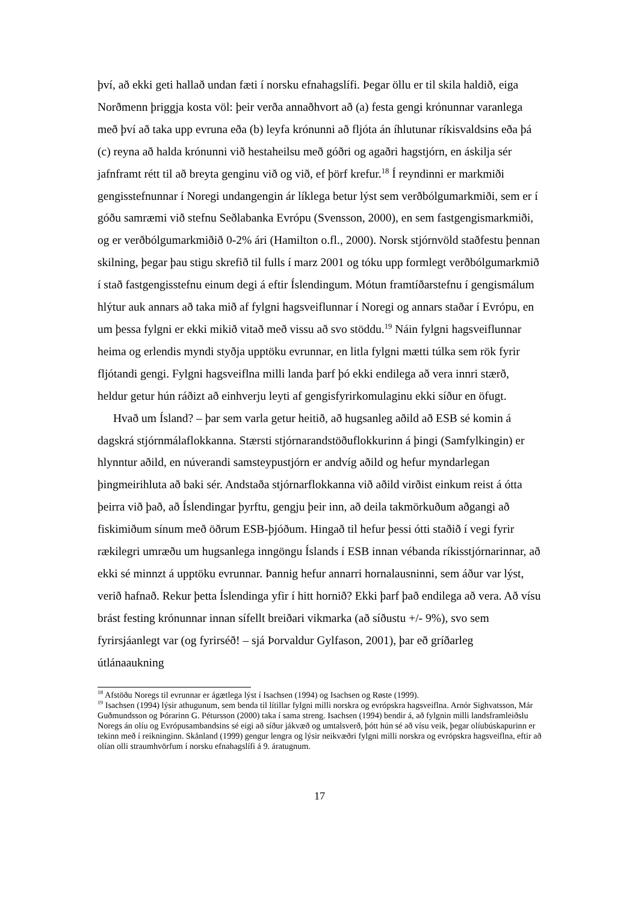því, að ekki geti hallað undan fæti í norsku efnahagslífi. Þegar öllu er til skila haldið, eiga Norðmenn þriggja kosta völ: þeir verða annaðhvort að (a) festa gengi krónunnar varanlega með því að taka upp evruna eða (b) leyfa krónunni að fljóta án íhlutunar ríkisvaldsins eða þá (c) reyna að halda krónunni við hestaheilsu með góðri og agaðri hagstjórn, en áskilja sér jafnframt rétt til að breyta genginu við og við, ef þörf krefur.<sup>18</sup> Í reyndinni er markmiði gengisstefnunnar í Noregi undangengin ár líklega betur lýst sem verðbólgumarkmiði, sem er í góðu samræmi við stefnu Seðlabanka Evrópu (Svensson, 2000), en sem fastgengismarkmiði, og er verðbólgumarkmiðið 0-2% ári (Hamilton o.fl., 2000). Norsk stjórnvöld staðfestu þennan skilning, þegar þau stigu skrefið til fulls í marz 2001 og tóku upp formlegt verðbólgumarkmið í stað fastgengisstefnu einum degi á eftir Íslendingum. Mótun framtíðarstefnu í gengismálum hlýtur auk annars að taka mið af fylgni hagsveiflunnar í Noregi og annars staðar í Evrópu, en um þessa fylgni er ekki mikið vitað með vissu að svo stöddu.<sup>19</sup> Náin fylgni hagsveiflunnar heima og erlendis myndi styðja upptöku evrunnar, en litla fylgni mætti túlka sem rök fyrir fljótandi gengi. Fylgni hagsveiflna milli landa þarf þó ekki endilega að vera innri stærð, heldur getur hún ráðizt að einhverju leyti af gengisfyrirkomulaginu ekki síður en öfugt.
Hvað um Ísland? – þar sem varla getur heitið, að hugsanleg aðild að ESB sé komin á dagskrá stjórnmálaflokkanna. Stærsti stjórnarandstöðuflokkurinn á þingi (Samfylkingin) er hlynntur aðild, en núverandi samsteypustjórn er andvíg aðild og hefur myndarlegan þingmeirihluta að baki sér. Andstaða stjórnarflokkanna við aðild virðist einkum reist á ótta þeirra við það, að Íslendingar þyrftu, gengju þeir inn, að deila takmörkuðum aðgangi að fiskimiðum sínum með öðrum ESB-þjóðum. Hingað til hefur þessi ótti staðið í vegi fyrir rækilegri umræðu um hugsanlega inngöngu Íslands í ESB innan vébanda ríkisstjórnarinnar, að ekki sé minnzt á upptöku evrunnar. Þannig hefur annarri hornalausninni, sem áður var lýst, verið hafnað. Rekur þetta Íslendinga yfir í hitt hornið? Ekki þarf það endilega að vera. Að vísu brást festing krónunnar innan sífellt breiðari vikmarka (að síðustu +/- 9%), svo sem fyrirsjáanlegt var (og fyrirséð! – sjá Þorvaldur Gylfason, 2001), þar eð gríðarleg útlánaaukning
<sup>18</sup> Afstöðu Noregs til evrunnar er ágætlega lýst í Isachsen (1994) og Isachsen og Røste (1999).
<sup>19</sup> Isachsen (1994) lýsir athugunum, sem benda til lítillar fylgni milli norskra og evrópskra hagsveiflna. Arnór Sighvatsson, Már Guðmundsson og Þórarinn G. Pétursson (2000) taka í sama streng. Isachsen (1994) bendir á, að fylgnin milli landsframleiðslu Noregs án olíu og Evrópusambandsins sé eigi að síður jákvæð og umtalsverð, þótt hún sé að vísu veik, þegar olíubúskapurinn er tekinn með í reikninginn. Skånland (1999) gengur lengra og lýsir neikvæðri fylgni milli norskra og evrópskra hagsveiflna, eftir að olían olli straumhvörfum í norsku efnahagslífi á 9. áratugnum.
17